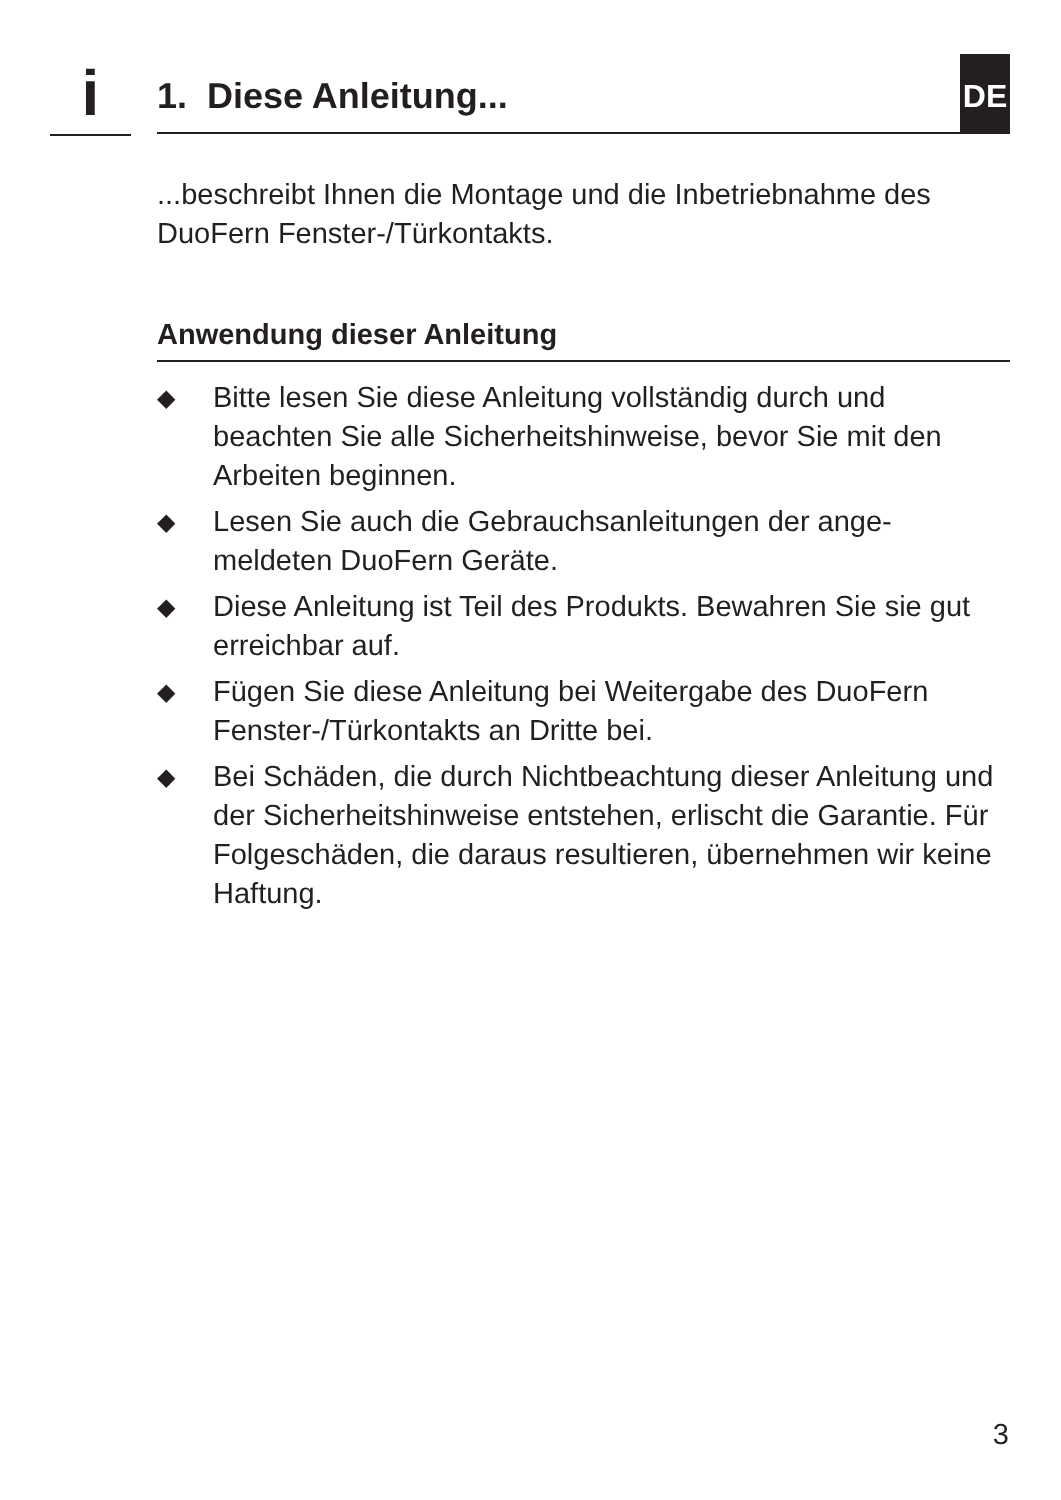i 1. Diese Anleitung... DE
...beschreibt Ihnen die Montage und die Inbetriebnahme des DuoFern Fenster-/Türkontakts.
Anwendung dieser Anleitung
◆ Bitte lesen Sie diese Anleitung vollständig durch und beachten Sie alle Sicherheitshinweise, bevor Sie mit den Arbeiten beginnen.
◆ Lesen Sie auch die Gebrauchsanleitungen der ange-meldeten DuoFern Geräte.
◆ Diese Anleitung ist Teil des Produkts. Bewahren Sie sie gut erreichbar auf.
◆ Fügen Sie diese Anleitung bei Weitergabe des DuoFern Fenster-/Türkontakts an Dritte bei.
◆ Bei Schäden, die durch Nichtbeachtung dieser Anleitung und der Sicherheitshinweise entstehen, erlischt die Garantie. Für Folgeschäden, die daraus resultieren, übernehmen wir keine Haftung.
3